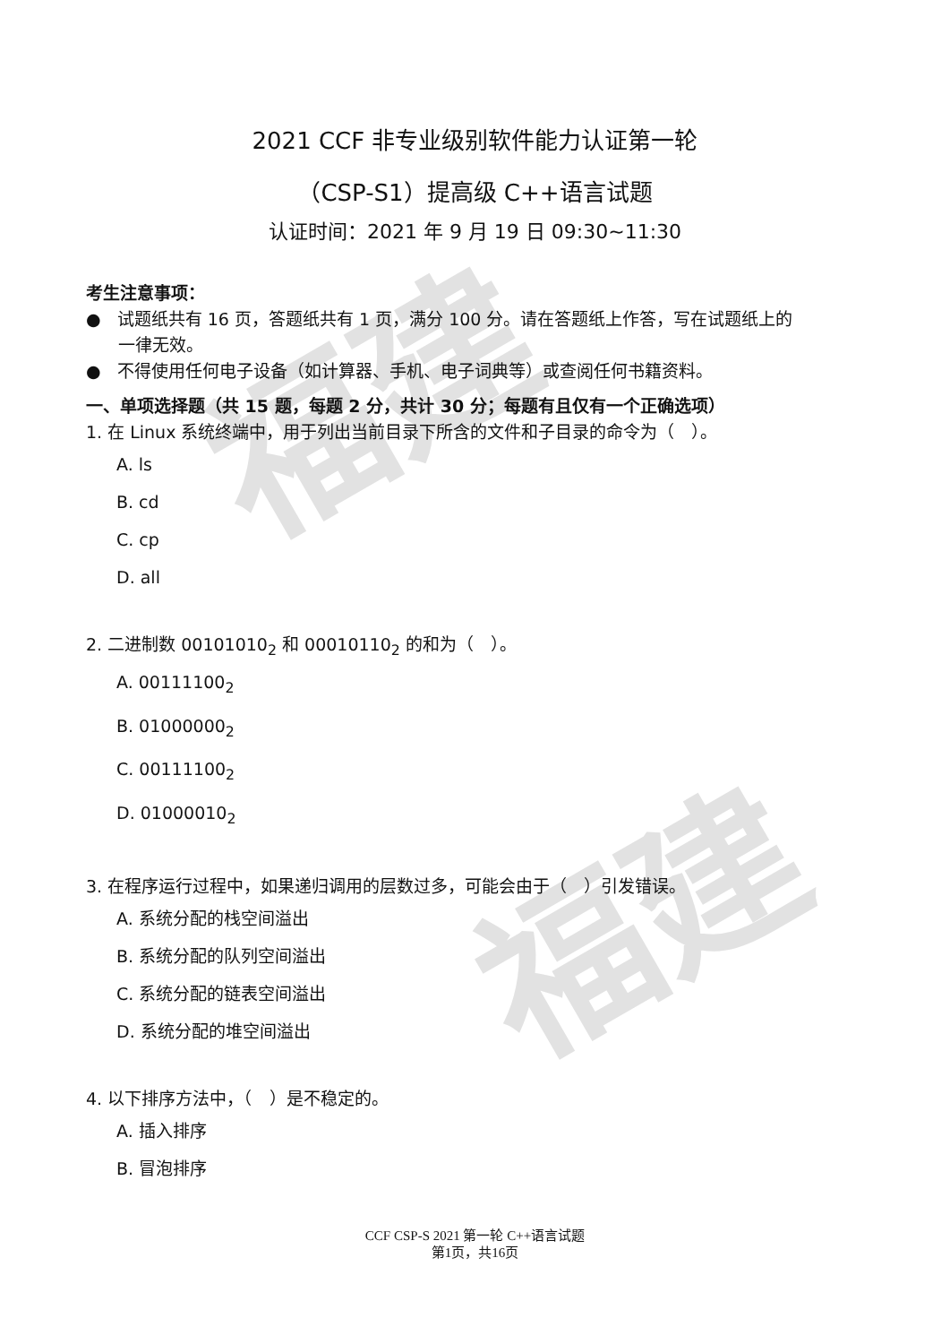福建
福建
2021 CCF 非专业级别软件能力认证第一轮
（CSP-S1）提高级 C++语言试题
认证时间：2021 年 9 月 19 日 09:30~11:30
考生注意事项：
● 试题纸共有 16 页，答题纸共有 1 页，满分 100 分。请在答题纸上作答，写在试题纸上的
一律无效。
● 不得使用任何电子设备（如计算器、手机、电子词典等）或查阅任何书籍资料。
一、单项选择题（共 15 题，每题 2 分，共计 30 分；每题有且仅有一个正确选项）
1. 在 Linux 系统终端中，用于列出当前目录下所含的文件和子目录的命令为（　）。
A. ls
B. cd
C. cp
D. all
2. 二进制数 00101010<sub>2</sub> 和 00010110<sub>2</sub> 的和为（　）。
A. 00111100<sub>2</sub>
B. 01000000<sub>2</sub>
C. 00111100<sub>2</sub>
D. 01000010<sub>2</sub>
3. 在程序运行过程中，如果递归调用的层数过多，可能会由于（　）引发错误。
A. 系统分配的栈空间溢出
B. 系统分配的队列空间溢出
C. 系统分配的链表空间溢出
D. 系统分配的堆空间溢出
4. 以下排序方法中，（　）是不稳定的。
A. 插入排序
B. 冒泡排序
CCF CSP-S 2021 第一轮 C++语言试题
第1页，共16页